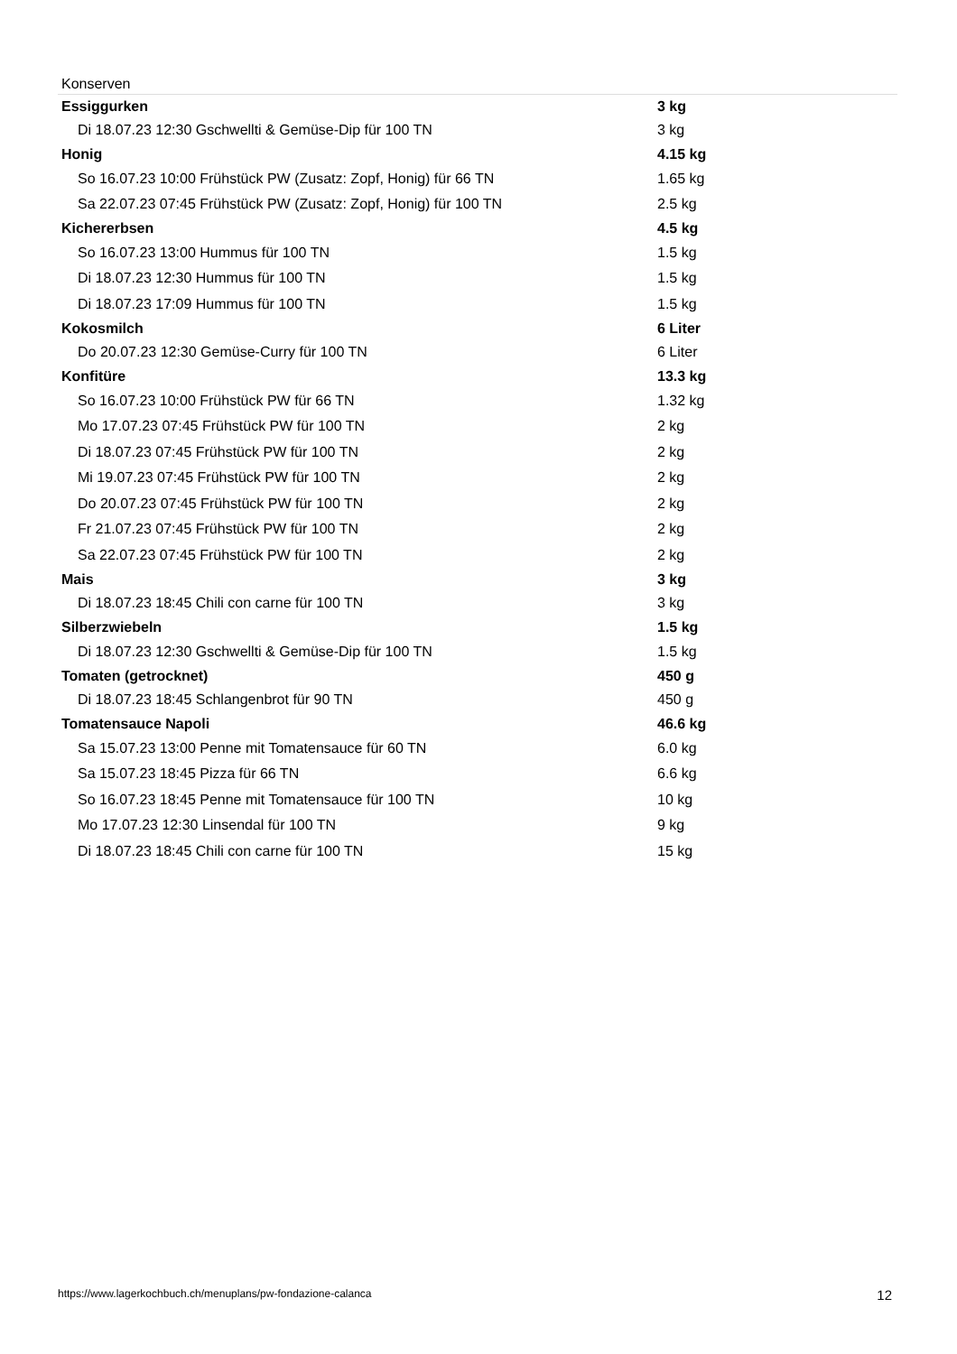Konserven
| Essiggurken | 3 kg |
| Di 18.07.23 12:30 Gschwellti & Gemüse-Dip für 100 TN | 3 kg |
| Honig | 4.15 kg |
| So 16.07.23 10:00 Frühstück PW (Zusatz: Zopf, Honig) für 66 TN | 1.65 kg |
| Sa 22.07.23 07:45 Frühstück PW (Zusatz: Zopf, Honig) für 100 TN | 2.5 kg |
| Kichererbsen | 4.5 kg |
| So 16.07.23 13:00 Hummus für 100 TN | 1.5 kg |
| Di 18.07.23 12:30 Hummus für 100 TN | 1.5 kg |
| Di 18.07.23 17:09 Hummus für 100 TN | 1.5 kg |
| Kokosmilch | 6 Liter |
| Do 20.07.23 12:30 Gemüse-Curry für 100 TN | 6 Liter |
| Konfitüre | 13.3 kg |
| So 16.07.23 10:00 Frühstück PW für 66 TN | 1.32 kg |
| Mo 17.07.23 07:45 Frühstück PW für 100 TN | 2 kg |
| Di 18.07.23 07:45 Frühstück PW für 100 TN | 2 kg |
| Mi 19.07.23 07:45 Frühstück PW für 100 TN | 2 kg |
| Do 20.07.23 07:45 Frühstück PW für 100 TN | 2 kg |
| Fr 21.07.23 07:45 Frühstück PW für 100 TN | 2 kg |
| Sa 22.07.23 07:45 Frühstück PW für 100 TN | 2 kg |
| Mais | 3 kg |
| Di 18.07.23 18:45 Chili con carne für 100 TN | 3 kg |
| Silberzwiebeln | 1.5 kg |
| Di 18.07.23 12:30 Gschwellti & Gemüse-Dip für 100 TN | 1.5 kg |
| Tomaten (getrocknet) | 450 g |
| Di 18.07.23 18:45 Schlangenbrot für 90 TN | 450 g |
| Tomatensauce Napoli | 46.6 kg |
| Sa 15.07.23 13:00 Penne mit Tomatensauce für 60 TN | 6.0 kg |
| Sa 15.07.23 18:45 Pizza für 66 TN | 6.6 kg |
| So 16.07.23 18:45 Penne mit Tomatensauce für 100 TN | 10 kg |
| Mo 17.07.23 12:30 Linsendal für 100 TN | 9 kg |
| Di 18.07.23 18:45 Chili con carne für 100 TN | 15 kg |
https://www.lagerkochbuch.ch/menuplans/pw-fondazione-calanca 12